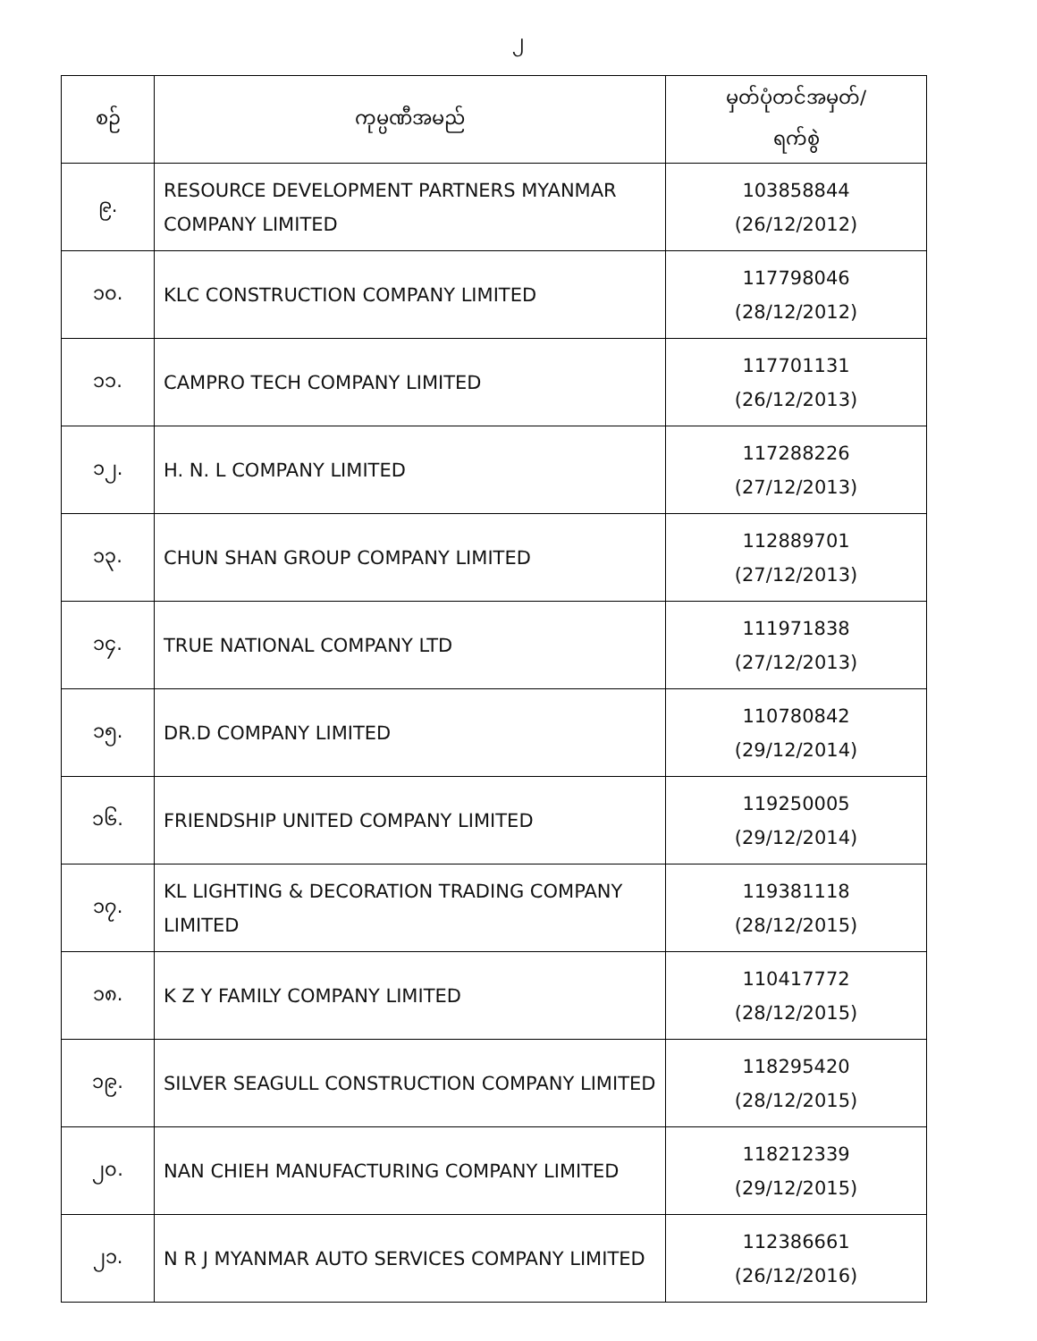၂
| စဉ် | ကုမ္ပဏီအမည် | မှတ်ပုံတင်အမှတ်/ ရက်စွဲ |
| --- | --- | --- |
| ၉. | RESOURCE DEVELOPMENT PARTNERS MYANMAR COMPANY LIMITED | 103858844 (26/12/2012) |
| ၁၀. | KLC CONSTRUCTION COMPANY LIMITED | 117798046 (28/12/2012) |
| ၁၁. | CAMPRO TECH COMPANY LIMITED | 117701131 (26/12/2013) |
| ၁၂. | H. N. L COMPANY LIMITED | 117288226 (27/12/2013) |
| ၁၃. | CHUN SHAN GROUP COMPANY LIMITED | 112889701 (27/12/2013) |
| ၁၄. | TRUE NATIONAL COMPANY LTD | 111971838 (27/12/2013) |
| ၁၅. | DR.D COMPANY LIMITED | 110780842 (29/12/2014) |
| ၁၆. | FRIENDSHIP UNITED COMPANY LIMITED | 119250005 (29/12/2014) |
| ၁၇. | KL LIGHTING & DECORATION TRADING COMPANY LIMITED | 119381118 (28/12/2015) |
| ၁၈. | K Z Y FAMILY COMPANY LIMITED | 110417772 (28/12/2015) |
| ၁၉. | SILVER SEAGULL CONSTRUCTION COMPANY LIMITED | 118295420 (28/12/2015) |
| ၂၀. | NAN CHIEH MANUFACTURING COMPANY LIMITED | 118212339 (29/12/2015) |
| ၂၁. | N R J MYANMAR AUTO SERVICES COMPANY LIMITED | 112386661 (26/12/2016) |